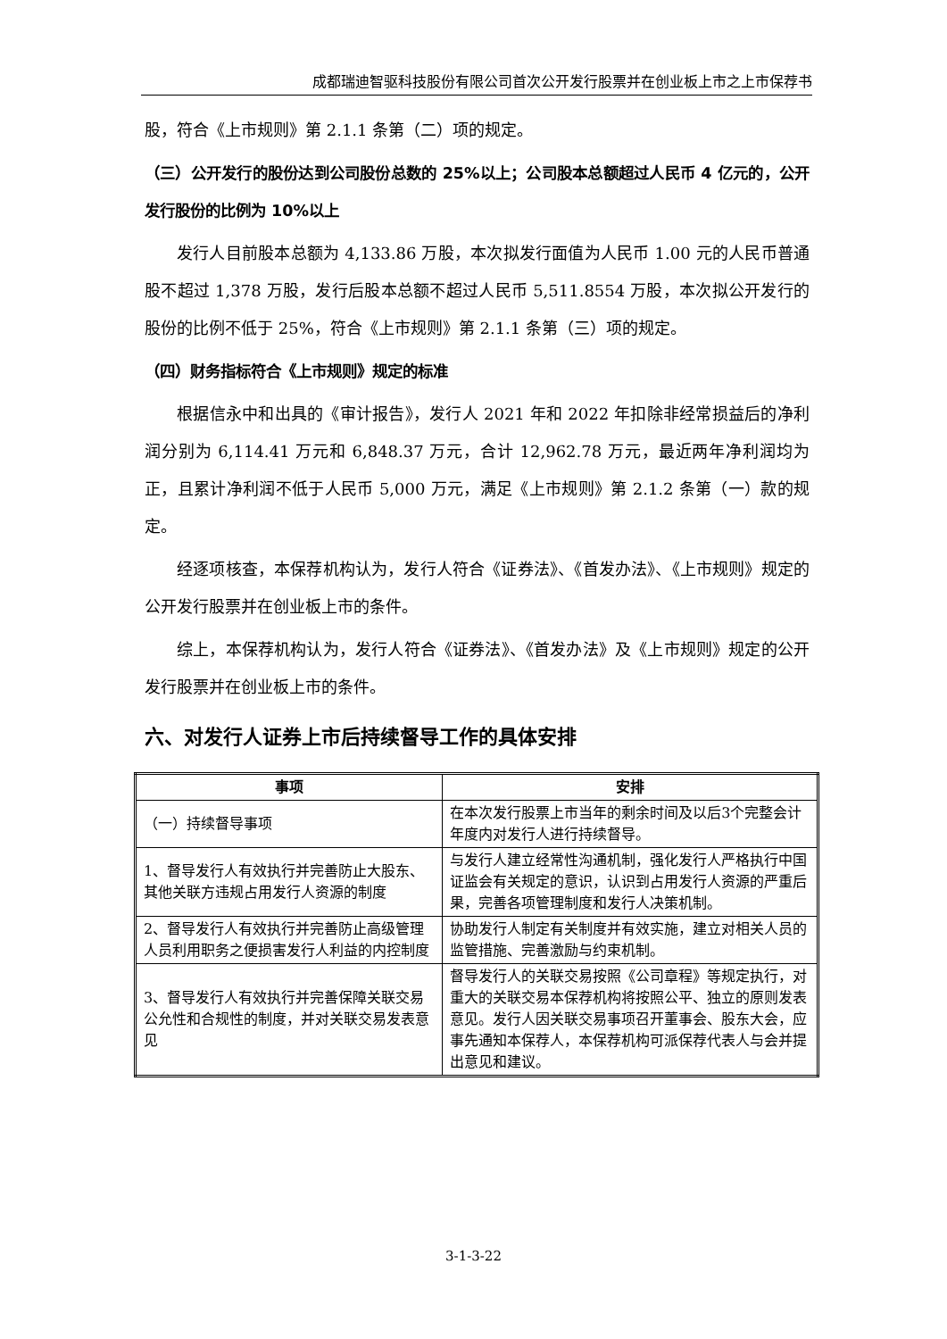成都瑞迪智驱科技股份有限公司首次公开发行股票并在创业板上市之上市保荐书
股，符合《上市规则》第 2.1.1 条第（二）项的规定。
（三）公开发行的股份达到公司股份总数的 25%以上；公司股本总额超过人民币 4 亿元的，公开发行股份的比例为 10%以上
发行人目前股本总额为 4,133.86 万股，本次拟发行面值为人民币 1.00 元的人民币普通股不超过 1,378 万股，发行后股本总额不超过人民币 5,511.8554 万股，本次拟公开发行的股份的比例不低于 25%，符合《上市规则》第 2.1.1 条第（三）项的规定。
（四）财务指标符合《上市规则》规定的标准
根据信永中和出具的《审计报告》，发行人 2021 年和 2022 年扣除非经常损益后的净利润分别为 6,114.41 万元和 6,848.37 万元，合计 12,962.78 万元，最近两年净利润均为正，且累计净利润不低于人民币 5,000 万元，满足《上市规则》第 2.1.2 条第（一）款的规定。
经逐项核查，本保荐机构认为，发行人符合《证券法》、《首发办法》、《上市规则》规定的公开发行股票并在创业板上市的条件。
综上，本保荐机构认为，发行人符合《证券法》、《首发办法》及《上市规则》规定的公开发行股票并在创业板上市的条件。
六、对发行人证券上市后持续督导工作的具体安排
| 事项 | 安排 |
| --- | --- |
| （一）持续督导事项 | 在本次发行股票上市当年的剩余时间及以后3个完整会计年度内对发行人进行持续督导。 |
| 1、督导发行人有效执行并完善防止大股东、其他关联方违规占用发行人资源的制度 | 与发行人建立经常性沟通机制，强化发行人严格执行中国证监会有关规定的意识，认识到占用发行人资源的严重后果，完善各项管理制度和发行人决策机制。 |
| 2、督导发行人有效执行并完善防止高级管理人员利用职务之便损害发行人利益的内控制度 | 协助发行人制定有关制度并有效实施，建立对相关人员的监管措施、完善激励与约束机制。 |
| 3、督导发行人有效执行并完善保障关联交易公允性和合规性的制度，并对关联交易发表意见 | 督导发行人的关联交易按照《公司章程》等规定执行，对重大的关联交易本保荐机构将按照公平、独立的原则发表意见。发行人因关联交易事项召开董事会、股东大会，应事先通知本保荐人，本保荐机构可派保荐代表人与会并提出意见和建议。 |
3-1-3-22